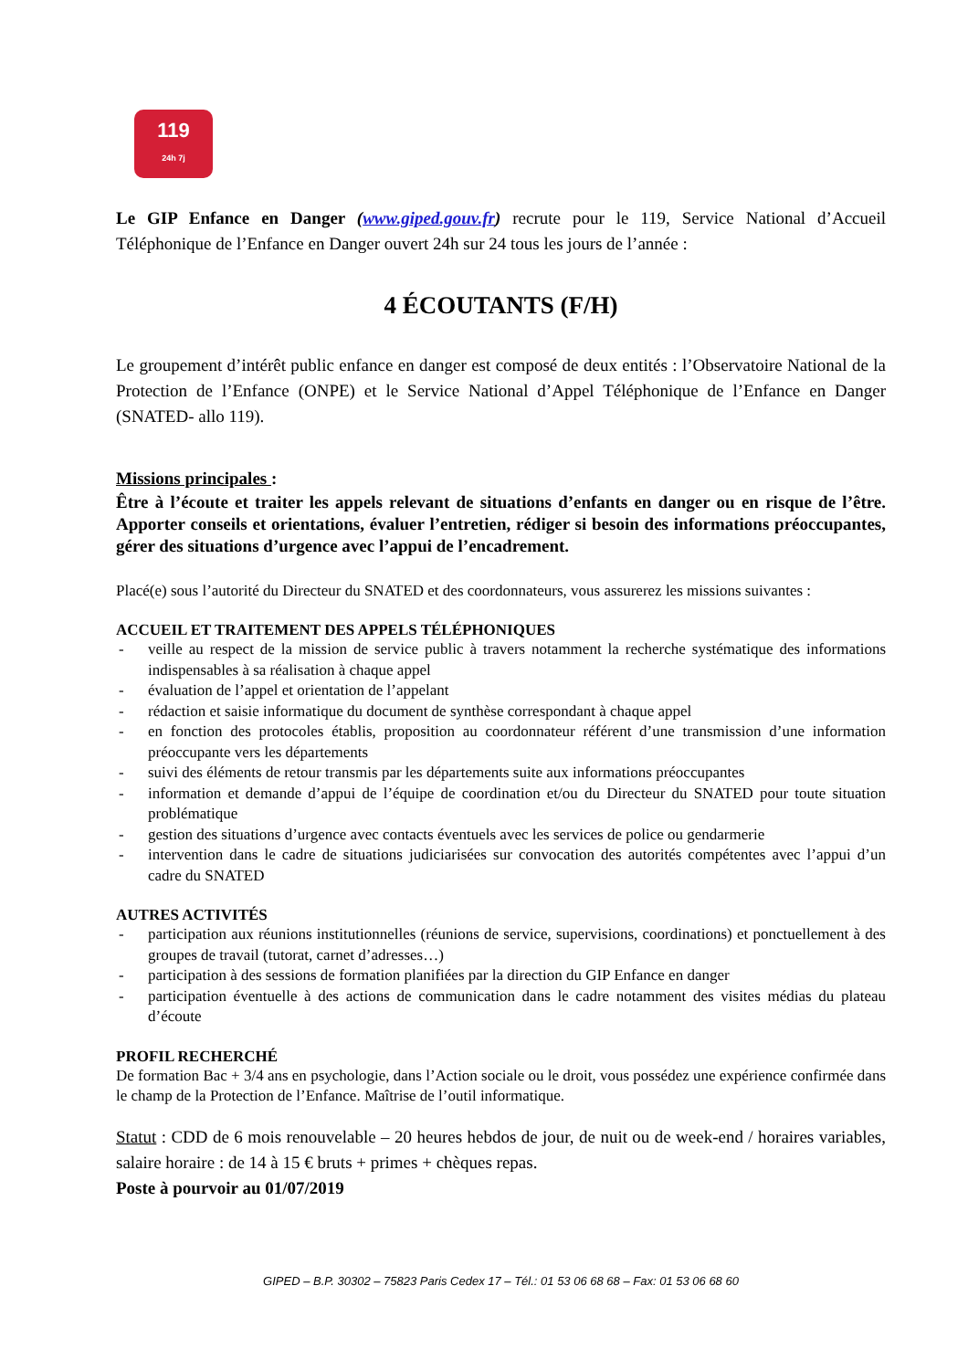119
24h 7j
Le GIP Enfance en Danger (www.giped.gouv.fr) recrute pour le 119, Service National d’Accueil Téléphonique de l’Enfance en Danger ouvert 24h sur 24 tous les jours de l’année :
4 ÉCOUTANTS (F/H)
Le groupement d’intérêt public enfance en danger est composé de deux entités : l’Observatoire National de la Protection de l’Enfance (ONPE) et le Service National d’Appel Téléphonique de l’Enfance en Danger (SNATED- allo 119).
Missions principales :
Être à l’écoute et traiter les appels relevant de situations d’enfants en danger ou en risque de l’être. Apporter conseils et orientations, évaluer l’entretien, rédiger si besoin des informations préoccupantes, gérer des situations d’urgence avec l’appui de l’encadrement.
Placé(e) sous l’autorité du Directeur du SNATED et des coordonnateurs, vous assurerez les missions suivantes :
ACCUEIL ET TRAITEMENT DES APPELS TÉLÉPHONIQUES
- veille au respect de la mission de service public à travers notamment la recherche systématique des informations indispensables à sa réalisation à chaque appel
- évaluation de l’appel et orientation de l’appelant
- rédaction et saisie informatique du document de synthèse correspondant à chaque appel
- en fonction des protocoles établis, proposition au coordonnateur référent d’une transmission d’une information préoccupante vers les départements
- suivi des éléments de retour transmis par les départements suite aux informations préoccupantes
- information et demande d’appui de l’équipe de coordination et/ou du Directeur du SNATED pour toute situation problématique
- gestion des situations d’urgence avec contacts éventuels avec les services de police ou gendarmerie
- intervention dans le cadre de situations judiciarisées sur convocation des autorités compétentes avec l’appui d’un cadre du SNATED
AUTRES ACTIVITÉS
- participation aux réunions institutionnelles (réunions de service, supervisions, coordinations) et ponctuellement à des groupes de travail (tutorat, carnet d’adresses…)
- participation à des sessions de formation planifiées par la direction du GIP Enfance en danger
- participation éventuelle à des actions de communication dans le cadre notamment des visites médias du plateau d’écoute
PROFIL RECHERCHÉ
De formation Bac + 3/4 ans en psychologie, dans l’Action sociale ou le droit, vous possédez une expérience confirmée dans le champ de la Protection de l’Enfance. Maîtrise de l’outil informatique.
Statut : CDD de 6 mois renouvelable – 20 heures hebdos de jour, de nuit ou de week-end / horaires variables, salaire horaire : de 14 à 15 € bruts + primes + chèques repas.
Poste à pourvoir au 01/07/2019
GIPED – B.P. 30302 – 75823 Paris Cedex 17 – Tél.: 01 53 06 68 68 – Fax: 01 53 06 68 60